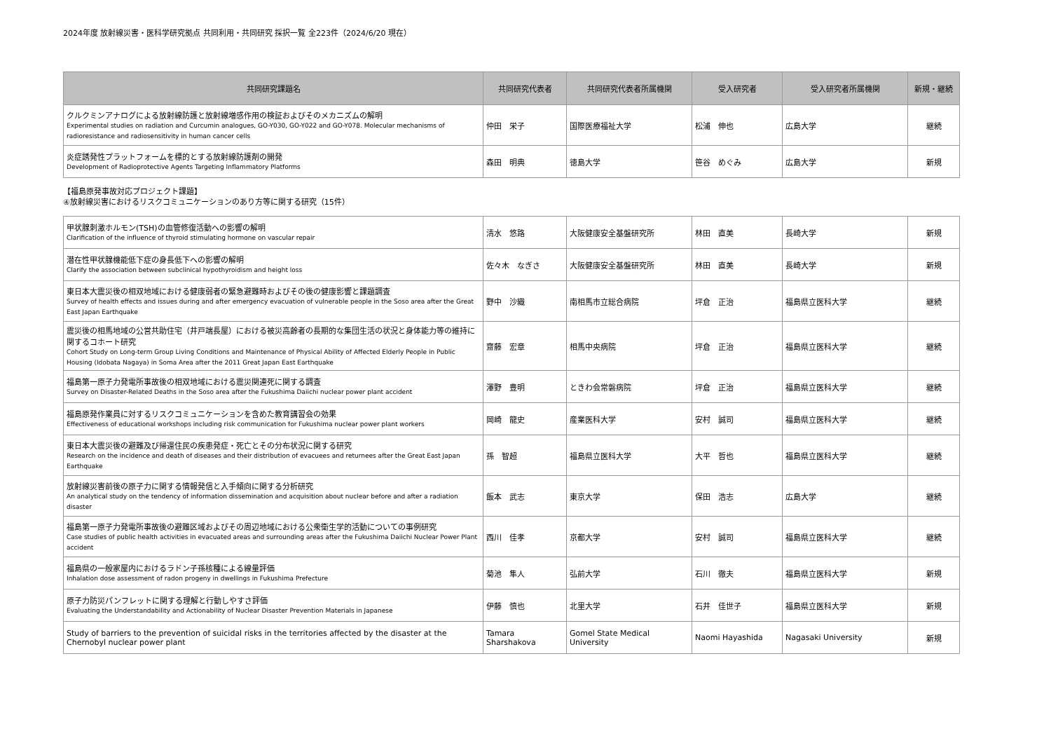2024年度 放射線災害・医科学研究拠点 共同利用・共同研究 採択一覧 全223件（2024/6/20 現在）
| 共同研究課題名 | 共同研究代表者 | 共同研究代表者所属機関 | 受入研究者 | 受入研究者所属機関 | 新規・継続 |
| --- | --- | --- | --- | --- | --- |
| クルクミンアナログによる放射線防護と放射線増感作用の検証およびそのメカニズムの解明 Experimental studies on radiation and Curcumin analogues, GO-Y030, GO-Y022 and GO-Y078. Molecular mechanisms of radioresistance and radiosensitivity in human cancer cells | 仲田 栄子 | 国際医療福祉大学 | 松浦 伸也 | 広島大学 | 継続 |
| 炎症誘発性プラットフォームを標的とする放射線防護剤の開発 Development of Radioprotective Agents Targeting Inflammatory Platforms | 森田 明典 | 徳島大学 | 笹谷 めぐみ | 広島大学 | 新規 |
【福島原発事故対応プロジェクト課題】
④放射線災害におけるリスクコミュニケーションのあり方等に関する研究（15件）
| 甲状腺刺激ホルモン(TSH)の血管修復活動への影響の解明 Clarification of the influence of thyroid stimulating hormone on vascular repair | 清水 悠路 | 大阪健康安全基盤研究所 | 林田 直美 | 長崎大学 | 新規 |
| 潜在性甲状腺機能低下症の身長低下への影響の解明 Clarify the association between subclinical hypothyroidism and height loss | 佐々木 なぎさ | 大阪健康安全基盤研究所 | 林田 直美 | 長崎大学 | 新規 |
| 東日本大震災後の相双地域における健康弱者の緊急避難時およびその後の健康影響と課題調査 Survey of health effects and issues during and after emergency evacuation of vulnerable people in the Soso area after the Great East Japan Earthquake | 野中 沙織 | 南相馬市立総合病院 | 坪倉 正治 | 福島県立医科大学 | 継続 |
| 震災後の相馬地域の公営共助住宅（井戸端長屋）における被災高齢者の長期的な集団生活の状況と身体能力等の維持に関するコホート研究 Cohort Study on Long-term Group Living Conditions and Maintenance of Physical Ability of Affected Elderly People in Public Housing (Idobata Nagaya) in Soma Area after the 2011 Great Japan East Earthquake | 齋藤 宏章 | 相馬中央病院 | 坪倉 正治 | 福島県立医科大学 | 継続 |
| 福島第一原子力発電所事故後の相双地域における震災関連死に関する調査 Survey on Disaster-Related Deaths in the Soso area after the Fukushima Daiichi nuclear power plant accident | 澤野 豊明 | ときわ会常磐病院 | 坪倉 正治 | 福島県立医科大学 | 継続 |
| 福島原発作業員に対するリスクコミュニケーションを含めた教育講習会の効果 Effectiveness of educational workshops including risk communication for Fukushima nuclear power plant workers | 岡崎 龍史 | 産業医科大学 | 安村 誠司 | 福島県立医科大学 | 継続 |
| 東日本大震災後の避難及び帰還住民の疾患発症・死亡とその分布状況に関する研究 Research on the incidence and death of diseases and their distribution of evacuees and returnees after the Great East Japan Earthquake | 孫 智超 | 福島県立医科大学 | 大平 哲也 | 福島県立医科大学 | 継続 |
| 放射線災害前後の原子力に関する情報発信と入手傾向に関する分析研究 An analytical study on the tendency of information dissemination and acquisition about nuclear before and after a radiation disaster | 飯本 武志 | 東京大学 | 保田 浩志 | 広島大学 | 継続 |
| 福島第一原子力発電所事故後の避難区域およびその周辺地域における公衆衛生学的活動についての事例研究 Case studies of public health activities in evacuated areas and surrounding areas after the Fukushima Daiichi Nuclear Power Plant accident | 西川 佳孝 | 京都大学 | 安村 誠司 | 福島県立医科大学 | 継続 |
| 福島県の一般家屋内におけるラドン子孫核種による線量評価 Inhalation dose assessment of radon progeny in dwellings in Fukushima Prefecture | 菊池 隼人 | 弘前大学 | 石川 徹夫 | 福島県立医科大学 | 新規 |
| 原子力防災パンフレットに関する理解と行動しやすさ評価 Evaluating the Understandability and Actionability of Nuclear Disaster Prevention Materials in Japanese | 伊藤 慎也 | 北里大学 | 石井 佳世子 | 福島県立医科大学 | 新規 |
| Study of barriers to the prevention of suicidal risks in the territories affected by the disaster at the Chernobyl nuclear power plant | Tamara Sharshakova | Gomel State Medical University | Naomi Hayashida | Nagasaki University | 新規 |